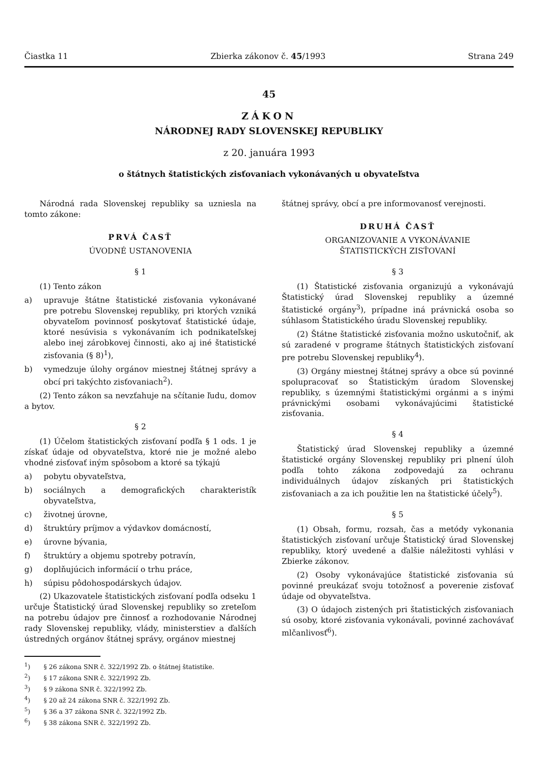Čiastka 11 Zbierka zákonov č. 45/1993 Strana 249
45
ZÁKON
NÁRODNEJ RADY SLOVENSKEJ REPUBLIKY
z 20. januára 1993
o štátnych štatistických zisťovaniach vykonávaných u obyvateľstva
Národná rada Slovenskej republiky sa uzniesla na tomto zákone:
PRVÁ ČASŤ
ÚVODNÉ USTANOVENIA
§ 1
(1) Tento zákon
a) upravuje štátne štatistické zisťovania vykonávané pre potrebu Slovenskej republiky, pri ktorých vzniká obyvateľom povinnosť poskytovať štatistické údaje, ktoré nesúvisia s vykonávaním ich podnikateľskej alebo inej zárobkovej činnosti, ako aj iné štatistické zisťovania (§ 8)<sup>1</sup>),
b) vymedzuje úlohy orgánov miestnej štátnej správy a obcí pri takýchto zisťovaniach<sup>2</sup>).
(2) Tento zákon sa nevzťahuje na sčítanie ľudu, domov a bytov.
§ 2
(1) Účelom štatistických zisťovaní podľa § 1 ods. 1 je získať údaje od obyvateľstva, ktoré nie je možné alebo vhodné zisťovať iným spôsobom a ktoré sa týkajú
a) pobytu obyvateľstva,
b) sociálnych a demografických charakteristík obyvateľstva,
c) životnej úrovne,
d) štruktúry príjmov a výdavkov domácností,
e) úrovne bývania,
f) štruktúry a objemu spotreby potravín,
g) doplňujúcich informácií o trhu práce,
h) súpisu pôdohospodárskych údajov.
(2) Ukazovatele štatistických zisťovaní podľa odseku 1 určuje Štatistický úrad Slovenskej republiky so zreteľom na potrebu údajov pre činnosť a rozhodovanie Národnej rady Slovenskej republiky, vlády, ministerstiev a ďalších ústredných orgánov štátnej správy, orgánov miestnej
<sup>1</sup>) § 26 zákona SNR č. 322/1992 Zb. o štátnej štatistike.
<sup>2</sup>) § 17 zákona SNR č. 322/1992 Zb.
<sup>3</sup>) § 9 zákona SNR č. 322/1992 Zb.
<sup>4</sup>) § 20 až 24 zákona SNR č. 322/1992 Zb.
<sup>5</sup>) § 36 a 37 zákona SNR č. 322/1992 Zb.
<sup>6</sup>) § 38 zákona SNR č. 322/1992 Zb.
štátnej správy, obcí a pre informovanosť verejnosti.
DRUHÁ ČASŤ
ORGANIZOVANIE A VYKONÁVANIE
ŠTATISTICKÝCH ZISŤOVANÍ
§ 3
(1) Štatistické zisťovania organizujú a vykonávajú Štatistický úrad Slovenskej republiky a územné štatistické orgány<sup>3</sup>), prípadne iná právnická osoba so súhlasom Štatistického úradu Slovenskej republiky.
(2) Štátne štatistické zisťovania možno uskutočniť, ak sú zaradené v programe štátnych štatistických zisťovaní pre potrebu Slovenskej republiky<sup>4</sup>).
(3) Orgány miestnej štátnej správy a obce sú povinné spolupracovať so Štatistickým úradom Slovenskej republiky, s územnými štatistickými orgánmi a s inými právnickými osobami vykonávajúcimi štatistické zisťovania.
§ 4
Štatistický úrad Slovenskej republiky a územné štatistické orgány Slovenskej republiky pri plnení úloh podľa tohto zákona zodpovedajú za ochranu individuálnych údajov získaných pri štatistických zisťovaniach a za ich použitie len na štatistické účely<sup>5</sup>).
§ 5
(1) Obsah, formu, rozsah, čas a metódy vykonania štatistických zisťovaní určuje Štatistický úrad Slovenskej republiky, ktorý uvedené a ďalšie náležitosti vyhlási v Zbierke zákonov.
(2) Osoby vykonávajúce štatistické zisťovania sú povinné preukázať svoju totožnosť a poverenie zisťovať údaje od obyvateľstva.
(3) O údajoch zistených pri štatistických zisťovaniach sú osoby, ktoré zisťovania vykonávali, povinné zachovávať mlčanlivosť<sup>6</sup>).